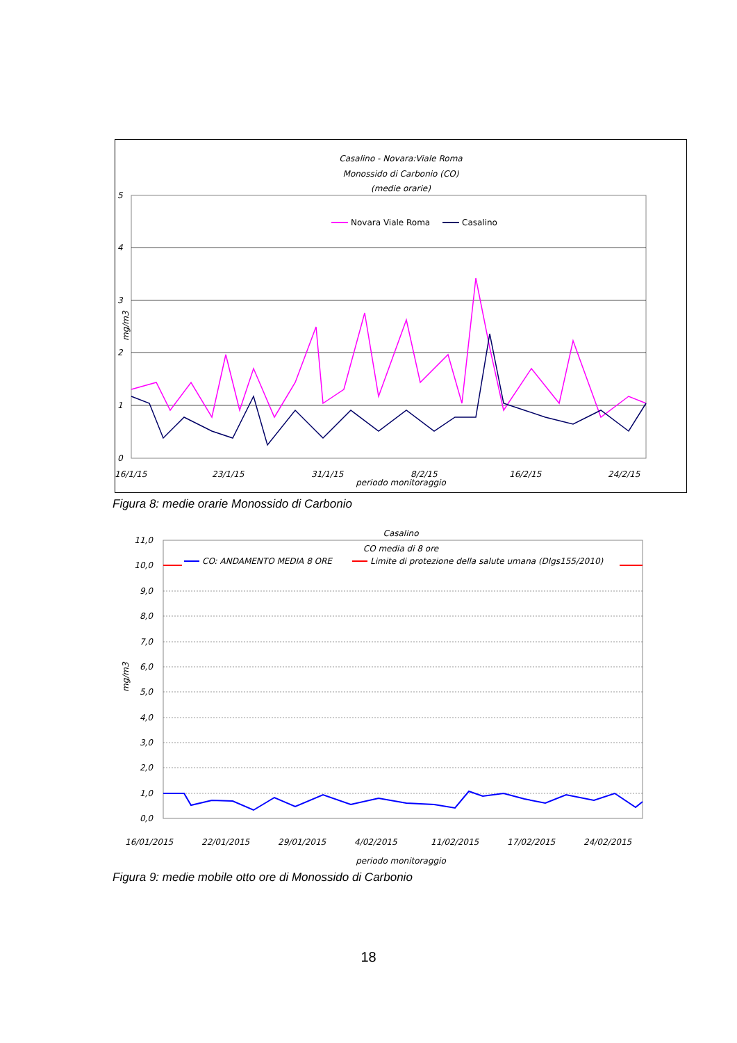Casalino - Novara:Viale Roma
Monossido di Carbonio (CO)
(medie orarie)
5
4
3
2
1
0
mg/m3
Novara Viale Roma
Casalino
16/1/15
23/1/15
31/1/15
8/2/15
16/2/15
24/2/15
periodo monitoraggio
Figura 8: medie orarie Monossido di Carbonio
Casalino
CO media di 8 ore
CO: ANDAMENTO MEDIA 8 ORE
Limite di protezione della salute umana (Dlgs155/2010)
11,0
10,0
9,0
8,0
7,0
6,0
5,0
4,0
3,0
2,0
1,0
0,0
mg/m3
16/01/2015
22/01/2015
29/01/2015
4/02/2015
11/02/2015
17/02/2015
24/02/2015
periodo monitoraggio
Figura 9: medie mobile otto ore di Monossido di Carbonio
18